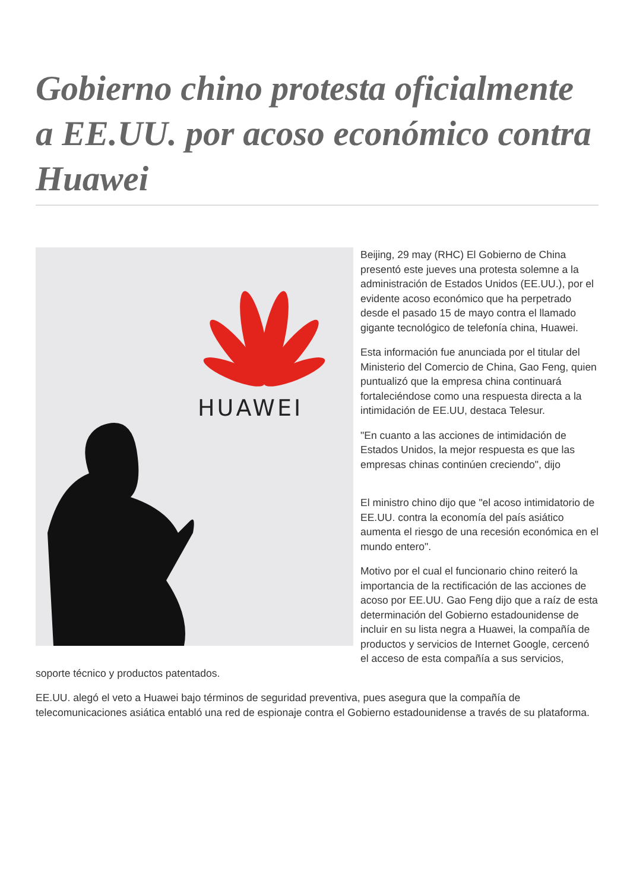Gobierno chino protesta oficialmente a EE.UU. por acoso económico contra Huawei
HUAWEI
Beijing, 29 may (RHC) El Gobierno de China presentó este jueves una protesta solemne a la administración de Estados Unidos (EE.UU.), por el evidente acoso económico que ha perpetrado desde el pasado 15 de mayo contra el llamado gigante tecnológico de telefonía china, Huawei.
Esta información fue anunciada por el titular del Ministerio del Comercio de China, Gao Feng, quien puntualizó que la empresa china continuará fortaleciéndose como una respuesta directa a la intimidación de EE.UU, destaca Telesur.
"En cuanto a las acciones de intimidación de Estados Unidos, la mejor respuesta es que las empresas chinas continúen creciendo", dijo
El ministro chino dijo que "el acoso intimidatorio de EE.UU. contra la economía del país asiático aumenta el riesgo de una recesión económica en el mundo entero".
Motivo por el cual el funcionario chino reiteró la importancia de la rectificación de las acciones de acoso por EE.UU. Gao Feng dijo que a raíz de esta determinación del Gobierno estadounidense de incluir en su lista negra a Huawei, la compañía de productos y servicios de Internet Google, cercenó el acceso de esta compañía a sus servicios, soporte técnico y productos patentados.
EE.UU. alegó el veto a Huawei bajo términos de seguridad preventiva, pues asegura que la compañía de telecomunicaciones asiática entabló una red de espionaje contra el Gobierno estadounidense a través de su plataforma.